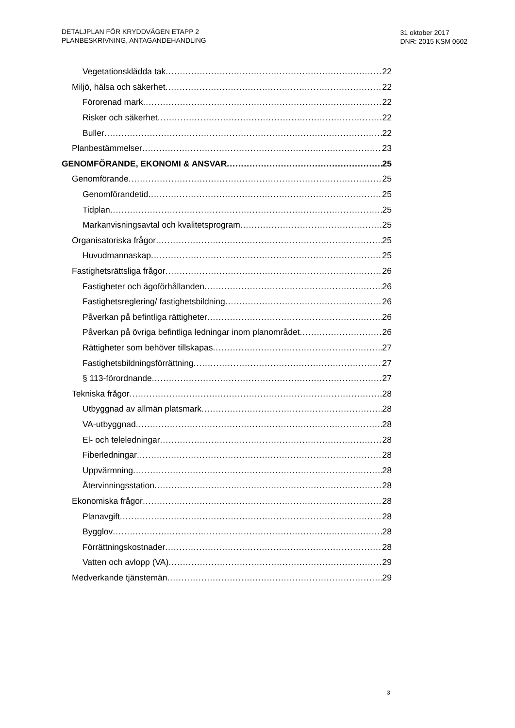DETALJPLAN FÖR KRYDDVÄGEN ETAPP 2
PLANBESKRIVNING, ANTAGANDEHANDLING
31 oktober 2017
DNR: 2015 KSM 0602
Vegetationsklädda tak 22
Miljö, hälsa och säkerhet 22
Förorenad mark 22
Risker och säkerhet 22
Buller 22
Planbestämmelser 23
GENOMFÖRANDE, EKONOMI & ANSVAR 25
Genomförande 25
Genomförandetid 25
Tidplan 25
Markanvisningsavtal och kvalitetsprogram 25
Organisatoriska frågor 25
Huvudmannaskap 25
Fastighetsrättsliga frågor 26
Fastigheter och ägoförhållanden 26
Fastighetsreglering/ fastighetsbildning 26
Påverkan på befintliga rättigheter 26
Påverkan på övriga befintliga ledningar inom planområdet 26
Rättigheter som behöver tillskapas 27
Fastighetsbildningsförrättning 27
§ 113-förordnande 27
Tekniska frågor 28
Utbyggnad av allmän platsmark 28
VA-utbyggnad 28
El- och teleledningar 28
Fiberledningar 28
Uppvärmning 28
Återvinningsstation 28
Ekonomiska frågor 28
Planavgift 28
Bygglov 28
Förrättningskostnader 28
Vatten och avlopp (VA) 29
Medverkande tjänstemän 29
3